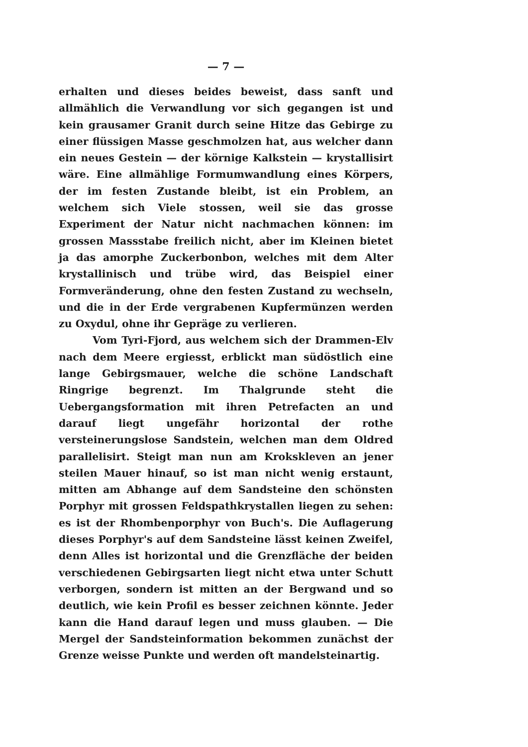— 7 —
erhalten und dieses beides beweist, dass sanft und allmählich die Verwandlung vor sich gegangen ist und kein grausamer Granit durch seine Hitze das Gebirge zu einer flüssigen Masse geschmolzen hat, aus welcher dann ein neues Gestein — der körnige Kalkstein — krystallisirt wäre. Eine allmählige Formumwandlung eines Körpers, der im festen Zustande bleibt, ist ein Problem, an welchem sich Viele stossen, weil sie das grosse Experiment der Natur nicht nachmachen können: im grossen Massstabe freilich nicht, aber im Kleinen bietet ja das amorphe Zuckerbonbon, welches mit dem Alter krystallinisch und trübe wird, das Beispiel einer Formveränderung, ohne den festen Zustand zu wechseln, und die in der Erde vergrabenen Kupfermünzen werden zu Oxydul, ohne ihr Gepräge zu verlieren.
Vom Tyri-Fjord, aus welchem sich der Drammen-Elv nach dem Meere ergiesst, erblickt man südöstlich eine lange Gebirgsmauer, welche die schöne Landschaft Ringrige begrenzt. Im Thalgrunde steht die Uebergangsformation mit ihren Petrefacten an und darauf liegt ungefähr horizontal der rothe versteinerungslose Sandstein, welchen man dem Oldred parallelisirt. Steigt man nun am Krokskleven an jener steilen Mauer hinauf, so ist man nicht wenig erstaunt, mitten am Abhange auf dem Sandsteine den schönsten Porphyr mit grossen Feldspathkrystallen liegen zu sehen: es ist der Rhombenporphyr von Buch's. Die Auflagerung dieses Porphyr's auf dem Sandsteine lässt keinen Zweifel, denn Alles ist horizontal und die Grenzfläche der beiden verschiedenen Gebirgsarten liegt nicht etwa unter Schutt verborgen, sondern ist mitten an der Bergwand und so deutlich, wie kein Profil es besser zeichnen könnte. Jeder kann die Hand darauf legen und muss glauben. — Die Mergel der Sandsteinformation bekommen zunächst der Grenze weisse Punkte und werden oft mandelsteinartig.